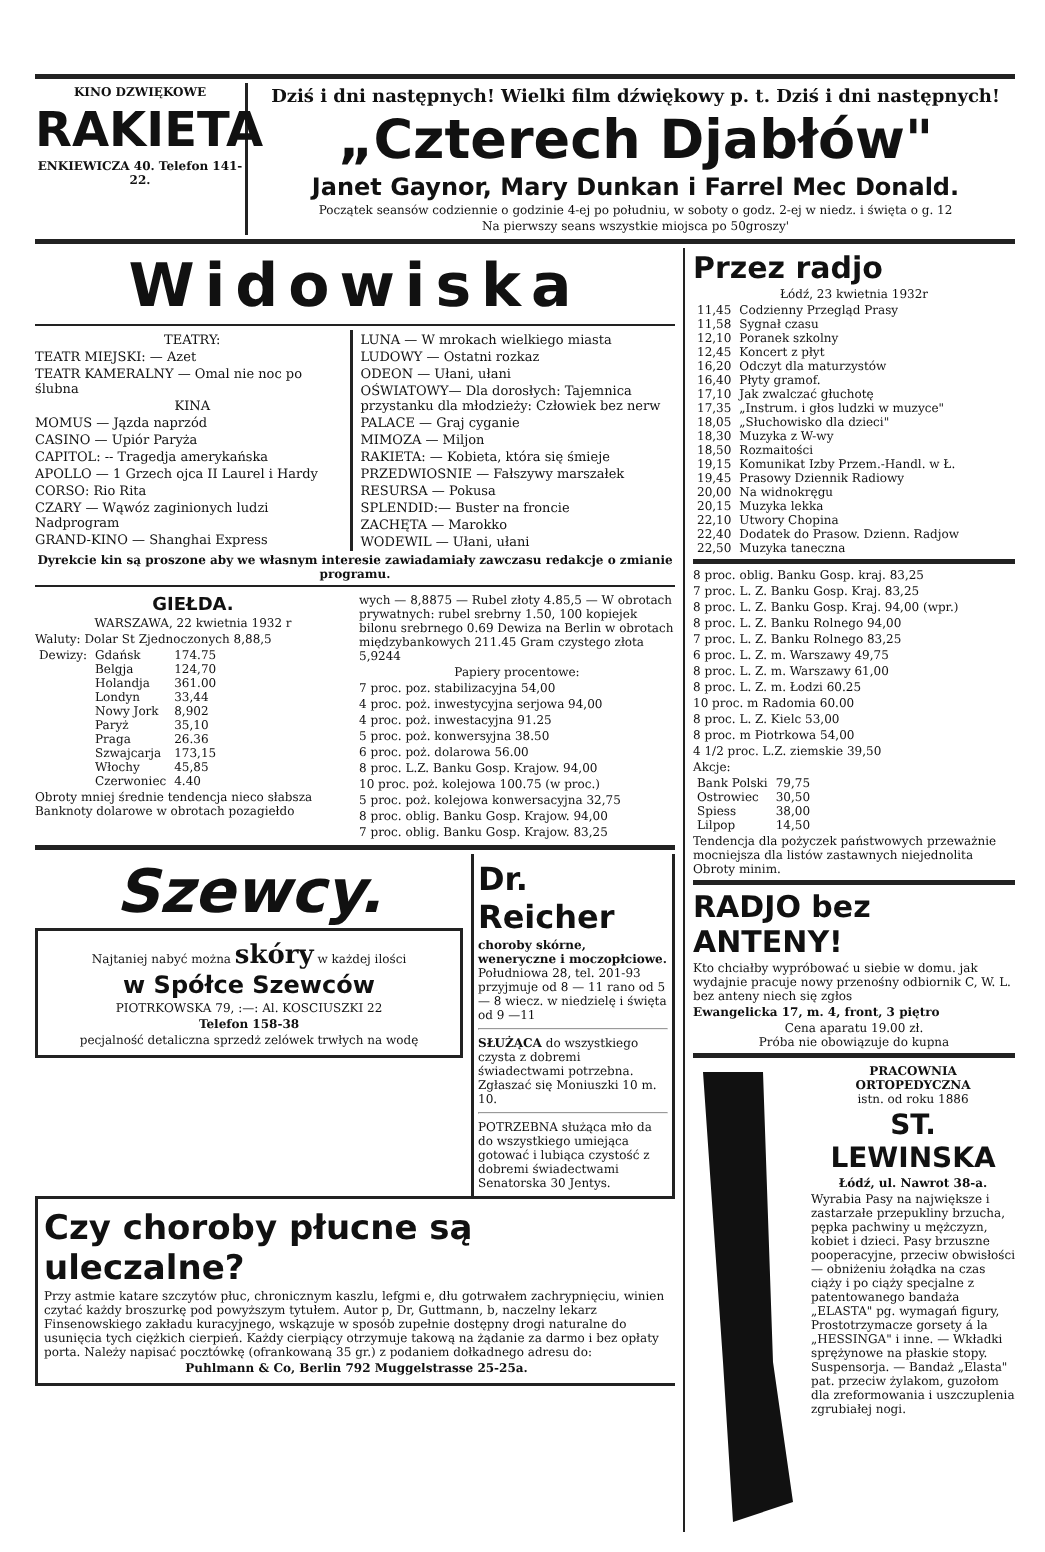KINO DZWIĘKOWE
RAKIETA
ENKIEWICZA 40. Telefon 141-22.
Dziś i dni następnych! Wielki film dźwiękowy p. t. Dziś i dni następnych!
„Czterech Djabłów"
Janet Gaynor, Mary Dunkan i Farrel Mec Donald.
Początek seansów codziennie o godzinie 4-ej po południu, w soboty o godz. 2-ej w niedz. i święta o g. 12
Na pierwszy seans wszystkie miojsca po 50groszy'
Widowiska
TEATRY:
TEATR MIEJSKI: — Azet
TEATR KAMERALNY — Omal nie noc po ślubna
KINA
MOMUS — Jązda naprzód
CASINO — Upiór Paryża
CAPITOL: -- Tragedja amerykańska
APOLLO — 1 Grzech ojca II Laurel i Hardy
CORSO: Rio Rita
CZARY — Wąwóz zaginionych ludzi Nadprogram
GRAND-KINO — Shanghai Express
LUNA — W mrokach wielkiego miasta
LUDOWY — Ostatni rozkaz
ODEON — Ułani, ułani
OŚWIATOWY— Dla dorosłych: Tajemnica przystanku dla młodzieży: Człowiek bez nerw
PALACE — Graj cyganie
MIMOZA — Miljon
RAKIETA: — Kobieta, która się śmieje
PRZEDWIOSNIE — Fałszywy marszałek
RESURSA — Pokusa
SPLENDID:— Buster na froncie
ZACHĘTA — Marokko
WODEWIL — Ułani, ułani
Dyrekcie kin są proszone aby we własnym interesie zawiadamiały zawczasu redakcje o zmianie programu.
GIEŁDA.
WARSZAWA, 22 kwietnia 1932 r
Waluty: Dolar St Zjednoczonych 8,88,5
| Dewizy: | Gdańsk | 174.75 |
| | Belgja | 124,70 |
| | Holandja | 361.00 |
| | Londyn | 33,44 |
| | Nowy Jork | 8,902 |
| | Paryż | 35,10 |
| | Praga | 26.36 |
| | Szwajcarja | 173,15 |
| | Włochy | 45,85 |
| | Czerwoniec | 4.40 |
Obroty mniej średnie tendencja nieco słabsza Banknoty dolarowe w obrotach pozagiełdo
wych — 8,8875 — Rubel złoty 4.85,5 — W obrotach prywatnych: rubel srebrny 1.50, 100 kopiejek bilonu srebrnego 0.69 Dewiza na Berlin w obrotach międzybankowych 211.45 Gram czystego złota 5,9244
Papiery procentowe:
7 proc. poz. stabilizacyjna 54,00
4 proc. poż. inwestycyjna serjowa 94,00
4 proc. poż. inwestacyjna 91.25
5 proc. poż. konwersyjna 38.50
6 proc. poż. dolarowa 56.00
8 proc. L.Z. Banku Gosp. Krajow. 94,00
10 proc. poż. kolejowa 100.75 (w proc.)
5 proc. poż. kolejowa konwersacyjna 32,75
8 proc. oblig. Banku Gosp. Krajow. 94,00
7 proc. oblig. Banku Gosp. Krajow. 83,25
Szewcy.
Najtaniej nabyć można skóry w każdej ilości
w Spółce Szewców
PIOTRKOWSKA 79, :—: Al. KOSCIUSZKI 22
Telefon 158-38
pecjalność detaliczna sprzedż zelówek trwłych na wodę
Dr. Reicher
choroby skórne, weneryczne i moczopłciowe. Południowa 28, tel. 201-93 przyjmuje od 8 — 11 rano od 5 — 8 wiecz. w niedzielę i święta od 9 —11
SŁUŻĄCA do wszystkiego czysta z dobremi świadectwami potrzebna. Zgłaszać się Moniuszki 10 m. 10.
POTRZEBNA służąca mło da do wszystkiego umiejąca gotować i lubiąca czystość z dobremi świadectwami Senatorska 30 Jentys.
Czy choroby płucne są uleczalne?
Przy astmie katare szczytów płuc, chronicznym kaszlu, lefgmi e, dłu gotrwałem zachrypnięciu, winien czytać każdy broszurkę pod powyższym tytułem. Autor p, Dr, Guttmann, b, naczelny lekarz Finsenowskiego zakładu kuracyjnego, wskązuje w sposób zupełnie dostępny drogi naturalne do usunięcia tych ciężkich cierpień. Każdy cierpiący otrzymuje takową na żądanie za darmo i bez opłaty porta. Należy napisać pocztówkę (ofrankowaną 35 gr.) z podaniem dołkadnego adresu do:
Puhlmann & Co, Berlin 792 Muggelstrasse 25-25a.
Przez radjo
Łódź, 23 kwietnia 1932r
| 11,45 | Codzienny Przegląd Prasy |
| 11,58 | Sygnał czasu |
| 12,10 | Poranek szkolny |
| 12,45 | Koncert z płyt |
| 16,20 | Odczyt dla maturzystów |
| 16,40 | Płyty gramof. |
| 17,10 | Jak zwalczać głuchotę |
| 17,35 | „Instrum. i głos ludzki w muzyce" |
| 18,05 | „Słuchowisko dla dzieci" |
| 18,30 | Muzyka z W-wy |
| 18,50 | Rozmaitości |
| 19,15 | Komunikat Izby Przem.-Handl. w Ł. |
| 19,45 | Prasowy Dziennik Radiowy |
| 20,00 | Na widnokręgu |
| 20,15 | Muzyka lekka |
| 22,10 | Utwory Chopina |
| 22,40 | Dodatek do Prasow. Dzienn. Radjow |
| 22,50 | Muzyka taneczna |
8 proc. oblig. Banku Gosp. kraj. 83,25
7 proc. L. Z. Banku Gosp. Kraj. 83,25
8 proc. L. Z. Banku Gosp. Kraj. 94,00 (wpr.)
8 proc. L. Z. Banku Rolnego 94,00
7 proc. L. Z. Banku Rolnego 83,25
6 proc. L. Z. m. Warszawy 49,75
8 proc. L. Z. m. Warszawy 61,00
8 proc. L. Z. m. Łodzi 60.25
10 proc. m Radomia 60.00
8 proc. L. Z. Kielc 53,00
8 proc. m Piotrkowa 54,00
4 1/2 proc. L.Z. ziemskie 39,50
Akcje:
| Bank Polski | 79,75 |
| Ostrowiec | 30,50 |
| Spiess | 38,00 |
| Lilpop | 14,50 |
Tendencja dla pożyczek państwowych przeważnie mocniejsza dla listów zastawnych niejednolita Obroty minim.
RADJO bez ANTENY!
Kto chciałby wypróbować u siebie w domu. jak wydajnie pracuje nowy przenośny odbiornik C, W. L. bez anteny niech się zgłos
Ewangelicka 17, m. 4, front, 3 piętro
Cena aparatu 19.00 zł.
Próba nie obowiązuje do kupna
PRACOWNIA ORTOPEDYCZNA
istn. od roku 1886
ST. LEWINSKA
Łódź, ul. Nawrot 38-a.
Wyrabia Pasy na największe i zastarzałe przepukliny brzucha, pępka pachwiny u mężczyzn, kobiet i dzieci. Pasy brzuszne pooperacyjne, przeciw obwisłości — obniżeniu żołądka na czas ciąży i po ciąży specjalne z patentowanego bandaża „ELASTA" pg. wymagań figury, Prostotrzymacze gorsety á la „HESSINGA" i inne. — Wkładki sprężynowe na płaskie stopy. Suspensorja. — Bandaż „Elasta" pat. przeciw żylakom, guzołom dla zreformowania i uszczuplenia zgrubiałej nogi.